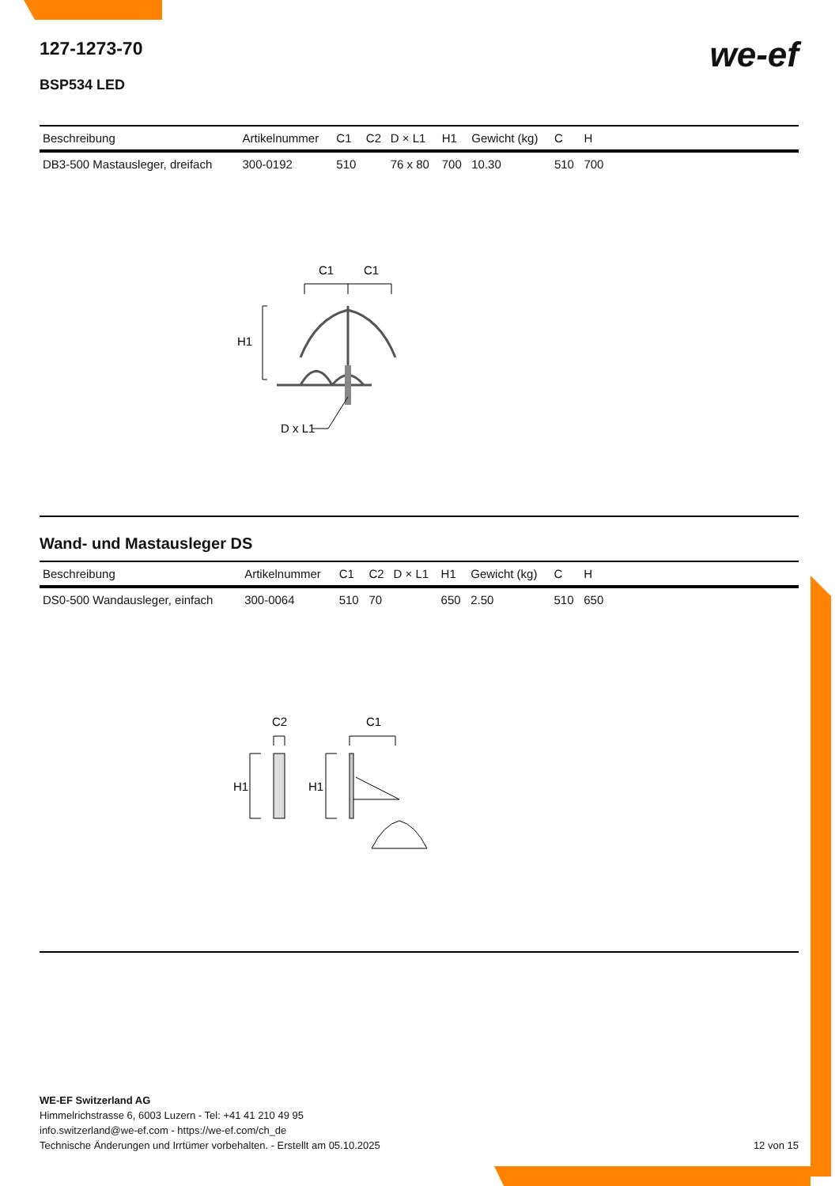127-1273-70
BSP534 LED
we-ef
| Beschreibung | Artikelnummer | C1 | C2 | D × L1 | H1 | Gewicht (kg) | C | H | |
| --- | --- | --- | --- | --- | --- | --- | --- | --- | --- |
| DB3-500 Mastausleger, dreifach | 300-0192 | 510 | | 76 x 80 | 700 | 10.30 | 510 | 700 | |
C1
C1
H1
D x L1
Wand- und Mastausleger DS
| Beschreibung | Artikelnummer | C1 | C2 | D × L1 | H1 | Gewicht (kg) | C | H | |
| --- | --- | --- | --- | --- | --- | --- | --- | --- | --- |
| DS0-500 Wandausleger, einfach | 300-0064 | 510 | 70 | | 650 | 2.50 | 510 | 650 | |
C2
C1
H1
H1
WE-EF Switzerland AG
Himmelrichstrasse 6, 6003 Luzern - Tel: +41 41 210 49 95
info.switzerland@we-ef.com - https://we-ef.com/ch_de
Technische Änderungen und Irrtümer vorbehalten. - Erstellt am 05.10.2025 12 von 15